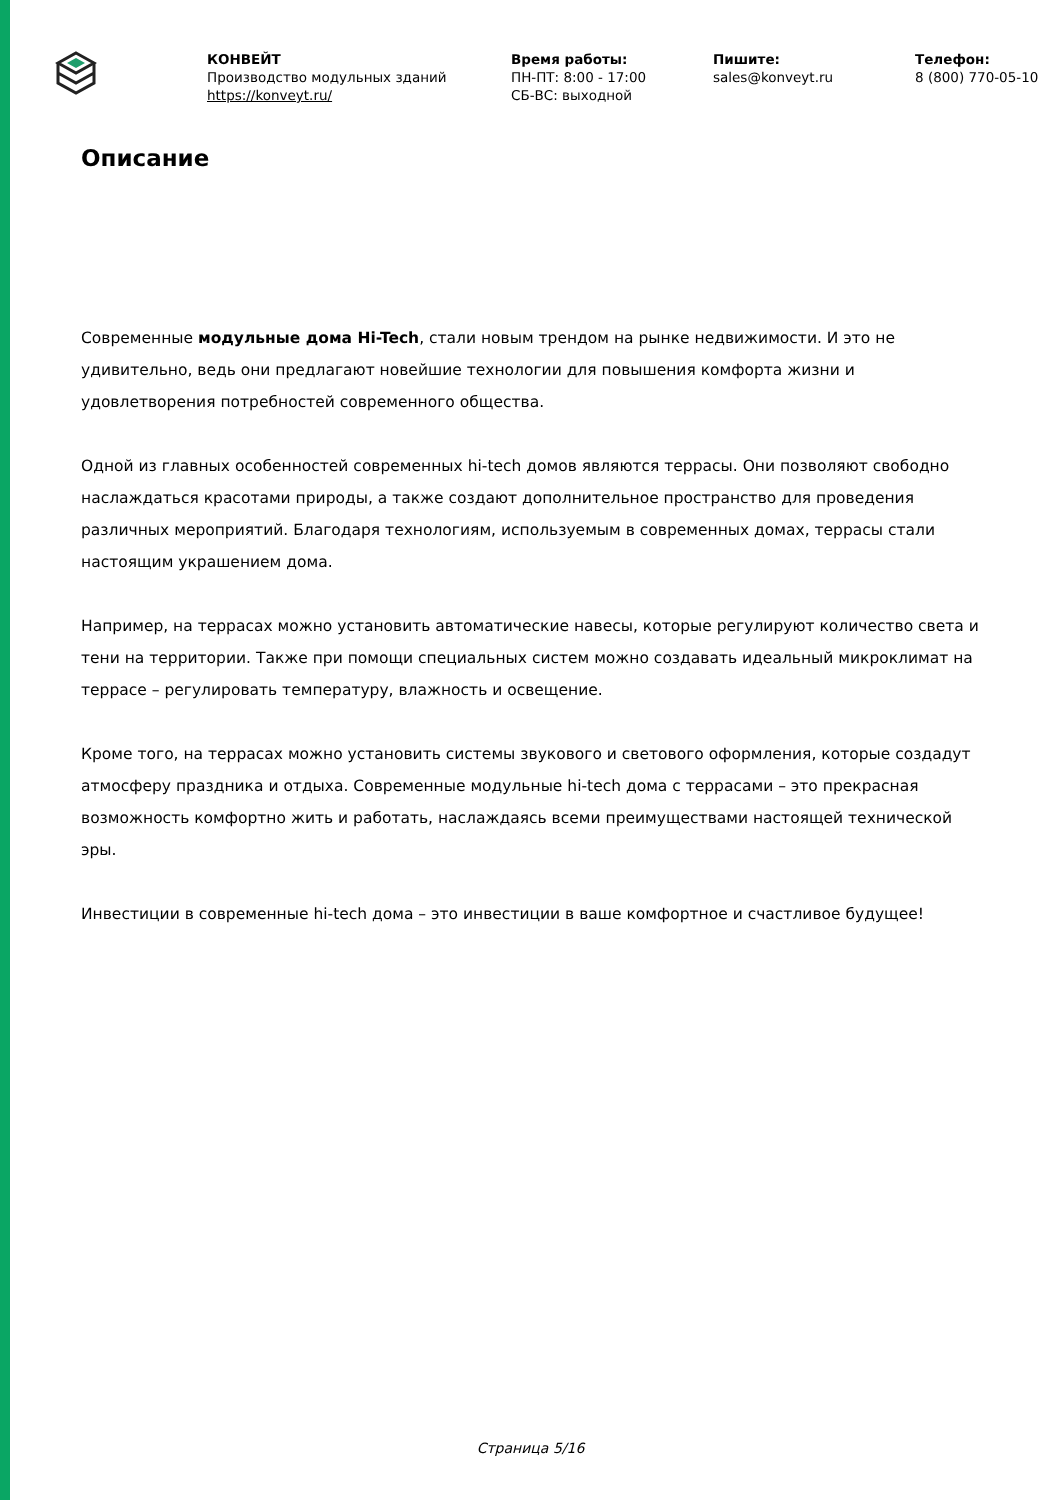КОНВЕЙТ
Производство модульных зданий
https://konveyt.ru/
Время работы:
ПН-ПТ: 8:00 - 17:00
СБ-ВС: выходной
Пишите:
sales@konveyt.ru
Телефон:
8 (800) 770-05-10
Описание
Современные модульные дома Hi-Tech, стали новым трендом на рынке недвижимости. И это не удивительно, ведь они предлагают новейшие технологии для повышения комфорта жизни и удовлетворения потребностей современного общества.
Одной из главных особенностей современных hi-tech домов являются террасы. Они позволяют свободно наслаждаться красотами природы, а также создают дополнительное пространство для проведения различных мероприятий. Благодаря технологиям, используемым в современных домах, террасы стали настоящим украшением дома.
Например, на террасах можно установить автоматические навесы, которые регулируют количество света и тени на территории. Также при помощи специальных систем можно создавать идеальный микроклимат на террасе – регулировать температуру, влажность и освещение.
Кроме того, на террасах можно установить системы звукового и светового оформления, которые создадут атмосферу праздника и отдыха. Современные модульные hi-tech дома с террасами – это прекрасная возможность комфортно жить и работать, наслаждаясь всеми преимуществами настоящей технической эры.
Инвестиции в современные hi-tech дома – это инвестиции в ваше комфортное и счастливое будущее!
Страница 5/16